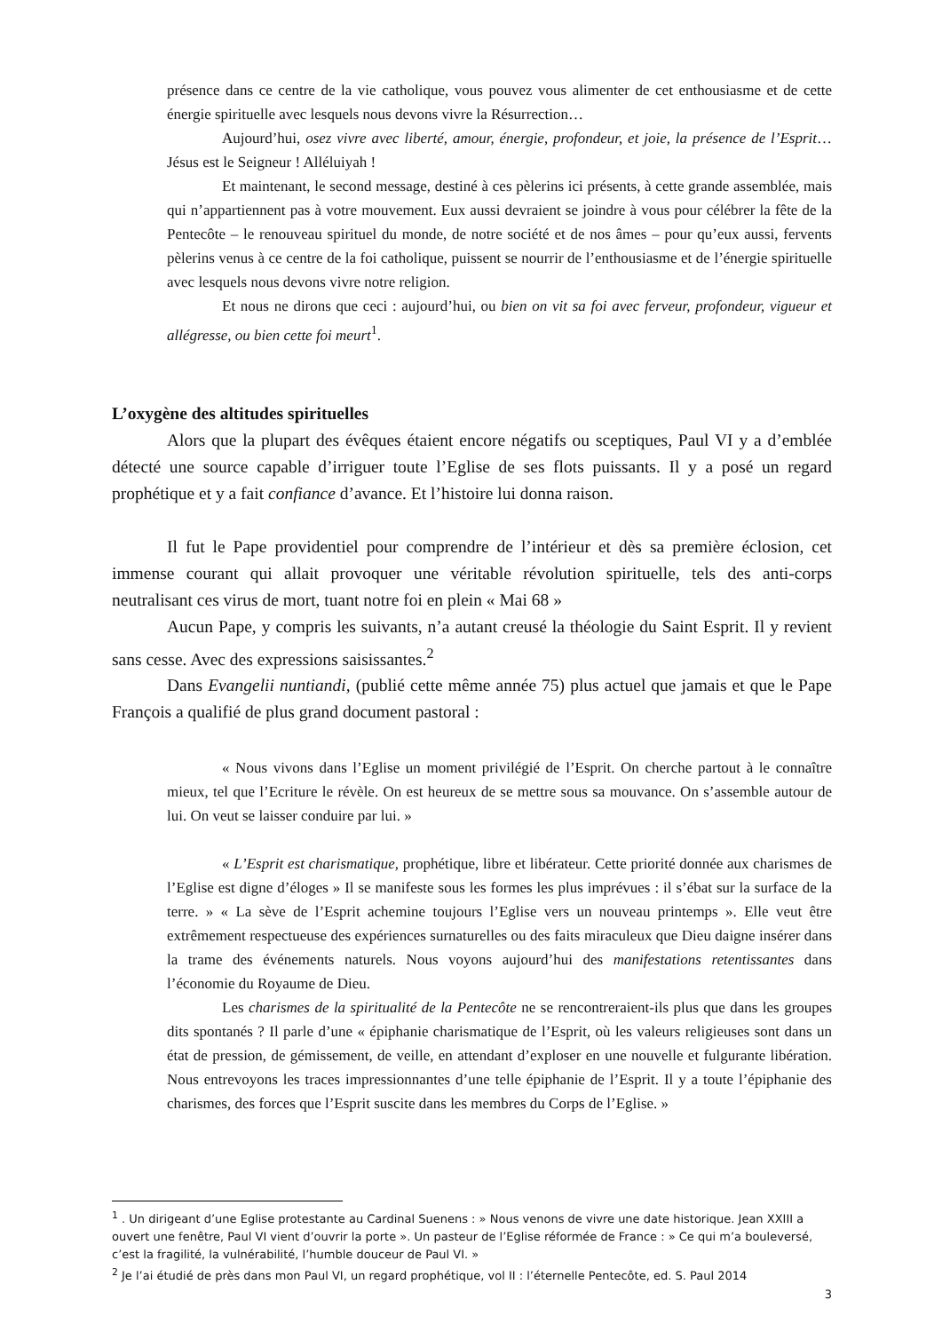présence dans ce centre de la vie catholique, vous pouvez vous alimenter de cet enthousiasme et de cette énergie spirituelle avec lesquels nous devons vivre la Résurrection…
Aujourd’hui, osez vivre avec liberté, amour, énergie, profondeur, et joie, la présence de l’Esprit… Jésus est le Seigneur ! Alléluiyah !
Et maintenant, le second message, destiné à ces pèlerins ici présents, à cette grande assemblée, mais qui n’appartiennent pas à votre mouvement. Eux aussi devraient se joindre à vous pour célébrer la fête de la Pentecôte – le renouveau spirituel du monde, de notre société et de nos âmes – pour qu’eux aussi, fervents pèlerins venus à ce centre de la foi catholique, puissent se nourrir de l’enthousiasme et de l’énergie spirituelle avec lesquels nous devons vivre notre religion.
Et nous ne dirons que ceci : aujourd’hui, ou bien on vit sa foi avec ferveur, profondeur, vigueur et allégresse, ou bien cette foi meurt<sup>1</sup>.
L’oxygène des altitudes spirituelles
Alors que la plupart des évêques étaient encore négatifs ou sceptiques, Paul VI y a d’emblée détecté une source capable d’irriguer toute l’Eglise de ses flots puissants. Il y a posé un regard prophétique et y a fait confiance d’avance. Et l’histoire lui donna raison.
Il fut le Pape providentiel pour comprendre de l’intérieur et dès sa première éclosion, cet immense courant qui allait provoquer une véritable révolution spirituelle, tels des anti-corps neutralisant ces virus de mort, tuant notre foi en plein « Mai 68 »
Aucun Pape, y compris les suivants, n’a autant creusé la théologie du Saint Esprit. Il y revient sans cesse. Avec des expressions saisissantes.<sup>2</sup>
Dans Evangelii nuntiandi, (publié cette même année 75) plus actuel que jamais et que le Pape François a qualifié de plus grand document pastoral :
« Nous vivons dans l’Eglise un moment privilégié de l’Esprit. On cherche partout à le connaître mieux, tel que l’Ecriture le révèle. On est heureux de se mettre sous sa mouvance. On s’assemble autour de lui. On veut se laisser conduire par lui. »
« L’Esprit est charismatique, prophétique, libre et libérateur. Cette priorité donnée aux charismes de l’Eglise est digne d’éloges » Il se manifeste sous les formes les plus imprévues : il s’ébat sur la surface de la terre. » « La sève de l’Esprit achemine toujours l’Eglise vers un nouveau printemps ». Elle veut être extrêmement respectueuse des expériences surnaturelles ou des faits miraculeux que Dieu daigne insérer dans la trame des événements naturels. Nous voyons aujourd’hui des manifestations retentissantes dans l’économie du Royaume de Dieu.
Les charismes de la spiritualité de la Pentecôte ne se rencontreraient-ils plus que dans les groupes dits spontanés ? Il parle d’une « épiphanie charismatique de l’Esprit, où les valeurs religieuses sont dans un état de pression, de gémissement, de veille, en attendant d’exploser en une nouvelle et fulgurante libération. Nous entrevoyons les traces impressionnantes d’une telle épiphanie de l’Esprit. Il y a toute l’épiphanie des charismes, des forces que l’Esprit suscite dans les membres du Corps de l’Eglise. »
<sup>1</sup> . Un dirigeant d’une Eglise protestante au Cardinal Suenens : » Nous venons de vivre une date historique. Jean XXIII a ouvert une fenêtre, Paul VI vient d’ouvrir la porte ». Un pasteur de l’Eglise réformée de France : » Ce qui m’a bouleversé, c’est la fragilité, la vulnérabilité, l’humble douceur de Paul VI. »
<sup>2</sup> Je l’ai étudié de près dans mon Paul VI, un regard prophétique, vol II : l’éternelle Pentecôte, ed. S. Paul 2014
3